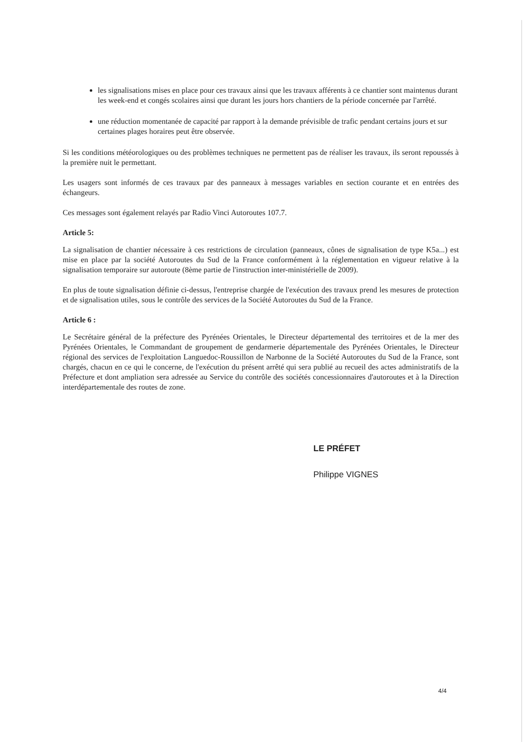les signalisations mises en place pour ces travaux ainsi que les travaux afférents à ce chantier sont maintenus durant les week-end et congés scolaires ainsi que durant les jours hors chantiers de la période concernée par l'arrêté.
une réduction momentanée de capacité par rapport à la demande prévisible de trafic pendant certains jours et sur certaines plages horaires peut être observée.
Si les conditions météorologiques ou des problèmes techniques ne permettent pas de réaliser les travaux, ils seront repoussés à la première nuit le permettant.
Les usagers sont informés de ces travaux par des panneaux à messages variables en section courante et en entrées des échangeurs.
Ces messages sont également relayés par Radio Vinci Autoroutes 107.7.
Article 5:
La signalisation de chantier nécessaire à ces restrictions de circulation (panneaux, cônes de signalisation de type K5a...) est mise en place par la société Autoroutes du Sud de la France conformément à la réglementation en vigueur relative à la signalisation temporaire sur autoroute (8ème partie de l'instruction inter-ministérielle de 2009).
En plus de toute signalisation définie ci-dessus, l'entreprise chargée de l'exécution des travaux prend les mesures de protection et de signalisation utiles, sous le contrôle des services de la Société Autoroutes du Sud de la France.
Article 6 :
Le Secrétaire général de la préfecture des Pyrénées Orientales, le Directeur départemental des territoires et de la mer des Pyrénées Orientales, le Commandant de groupement de gendarmerie départementale des Pyrénées Orientales, le Directeur régional des services de l'exploitation Languedoc-Roussillon de Narbonne de la Société Autoroutes du Sud de la France, sont chargés, chacun en ce qui le concerne, de l'exécution du présent arrêté qui sera publié au recueil des actes administratifs de la Préfecture et dont ampliation sera adressée au Service du contrôle des sociétés concessionnaires d'autoroutes et à la Direction interdépartementale des routes de zone.
LE PRÉFET
Philippe VIGNES
4/4